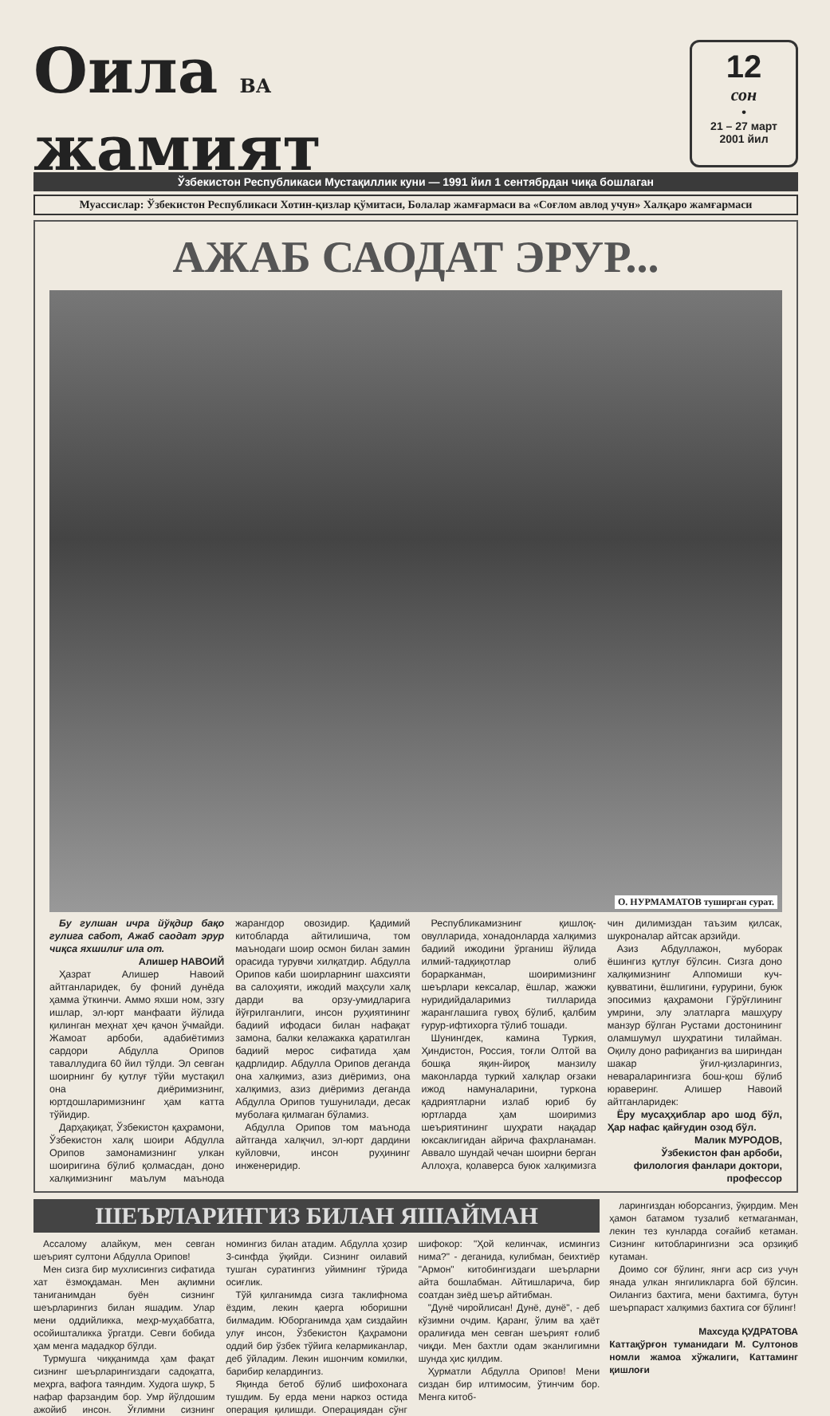Оила ВА
жамият
12
сон
•
21 – 27 март
2001 йил
Ўзбекистон Республикаси Мустақиллик куни — 1991 йил 1 сентябрдан чиқа бошлаган
Муассислар: Ўзбекистон Республикаси Хотин-қизлар қўмитаси, Болалар жамғармаси ва «Соғлом авлод учун» Халқаро жамғармаси
АЖАБ САОДАТ ЭРУР...
О. НУРМАМАТОВ тушир­ган сурат.
Бу гулшан ичра йўқдир бақо гулига сабот, Ажаб саодат эрур чиқса яхшилиғ ила от.
Алишер НАВОИЙ
Ҳазрат Алишер Навоий айтганларидек, бу фоний дунёда ҳамма ўткинчи. Аммо яхши ном, эзгу ишлар, эл-юрт манфаати йўлида қилинган меҳнат ҳеч қачон ўчмайди. Жамоат арбоби, адабиётимиз сардори Абдулла Орипов таваллудига 60 йил тўлди. Эл севган шоирнинг бу қутлуғ тўйи мустақил она диёримизнинг, юртдошларимизнинг ҳам катта тўйидир.
Дарҳақиқат, Ўзбекистон қаҳрамони, Ўзбекистон халқ шоири Абдулла Орипов замонамизнинг улкан шоиригина бўлиб қолмасдан, доно халқимизнинг маълум маънода жарангдор овозидир. Қадимий китобларда айтилишича, том маънодаги шоир осмон билан замин орасида турувчи хилқатдир. Абдулла Орипов каби шоирларнинг шахсияти ва салоҳияти, ижодий маҳсули халқ дарди ва орзу-умидларига йўғрилганлиги, инсон руҳиятининг бадиий ифодаси билан нафақат замона, балки келажакка қаратилган бадиий мерос сифатида ҳам қадрлидир. Абдулла Орипов деганда она халқимиз, азиз диёримиз, она халқимиз, азиз диёримиз деганда Абдулла Орипов тушунилади, десак муболаға қилмаган бўламиз.
Абдулла Орипов том маънода айтганда халқчил, эл-юрт дардини куйловчи, инсон руҳининг инженеридир.
Республикамизнинг қишлоқ-овулларида, хонадонларда халқимиз бадиий ижодини ўрганиш йўлида илмий-тадқиқотлар олиб борарканман, шоиримизнинг шеърлари кексалар, ёшлар, жажжи нуридийдаларимиз тилларида жаранглашига гувоҳ бўлиб, қалбим ғурур-ифтихорга тўлиб тошади.
Шунингдек, камина Туркия, Ҳиндистон, Россия, тоғли Олтой ва бошқа яқин-йироқ манзилу маконларда туркий халқлар оғзаки ижод намуналарини, туркона қадриятларни излаб юриб бу юртларда ҳам шоиримиз шеъриятининг шуҳрати нақадар юксаклигидан айрича фахрланаман. Аввало шундай чечан шоирни берган Аллоҳга, қолаверса буюк халқимизга чин дилимиздан таъзим қилсак, шукроналар айтсак арзийди.
Азиз Абдуллажон, муборак ёшингиз қутлуғ бўлсин. Сизга доно халқимизнинг Алпомиши куч-қувватини, ёшлигини, ғурурини, буюк эпосимиз қаҳрамони Гўрўғлининг умрини, элу элатларга машҳуру манзур бўлган Рустами достонининг оламшумул шуҳратини тилайман. Оқилу доно рафиқангиз ва шириндан шакар ўғил-қизларингиз, невараларингизга бош-қош бўлиб юраверинг. Алишер Навоий айтганларидек:
Ёру мусаҳҳиблар аро шод бўл, Ҳар нафас қайғудин озод бўл.
Малик МУРОДОВ,
Ўзбекистон фан арбоби,
филология фанлари доктори,
профессор
ШЕЪРЛАРИНГИЗ БИЛАН ЯШАЙМАН
Ассалому алайкум, мен севган шеърият султони Абдулла Орипов!
Мен сизга бир мухлисингиз сифатида хат ёзмоқдаман. Мен ақлимни таниганимдан буён сизнинг шеърларингиз билан яшадим. Улар мени оддийликка, меҳр-муҳаббатга, осойишталикка ўргатди. Севги бобида ҳам менга мададкор бўлди.
Турмушга чиққанимда ҳам фақат сизнинг шеърларингиздаги садоқатга, меҳрга, вафога таяндим. Худога шукр, 5 нафар фарзандим бор. Умр йўлдошим ажойиб инсон. Ўғлимни сизнинг номингиз билан атадим. Абдулла ҳозир 3-синфда ўқийди. Сизнинг оилавий тушган суратингиз уйимнинг тўрида осиғлик.
Тўй қилганимда сизга таклифнома ёздим, лекин қаерга юборишни билмадим. Юборганимда ҳам сиздайин улуғ инсон, Ўзбекистон Қаҳрамони оддий бир ўзбек тўйига келармиканлар, деб ўйладим. Лекин ишончим комилки, барибир келардингиз.
Яқинда бетоб бўлиб шифохонага тушдим. Бу ерда мени наркоз остида операция қилишди. Операциядан сўнг шифокор: "Ҳой келинчак, исмингиз нима?" - деганида, кулибман, беихтиёр "Армон" китобингиздаги шеърларни айта бошлабман. Айтишларича, бир соатдан зиёд шеър айтибман.
"Дунё чиройлисан! Дунё, дунё", - деб кўзимни очдим. Қаранг, ўлим ва ҳаёт оралиғида мен севган шеърият ғолиб чиқди. Мен бахтли одам эканлигимни шунда ҳис қилдим.
Ҳурматли Абдулла Орипов! Мени сиздан бир илтимосим, ўтинчим бор. Менга китоб-
ларингиздан юборсангиз, ўқирдим. Мен ҳамон батамом тузалиб кетмаганман, лекин тез кунларда соғайиб кетаман. Сизнинг китобларингизни эса орзиқиб кутаман.
Доимо соғ бўлинг, янги аср сиз учун янада улкан янгиликларга бой бўлсин. Оилангиз бахтига, мени бахтимга, бутун шеърпараст халқимиз бахтига соғ бўлинг!
Махсуда ҚУДРАТОВА
Каттақўрғон туманидаги М. Султонов номли жамоа хўжалиги, Каттаминг қишлоғи